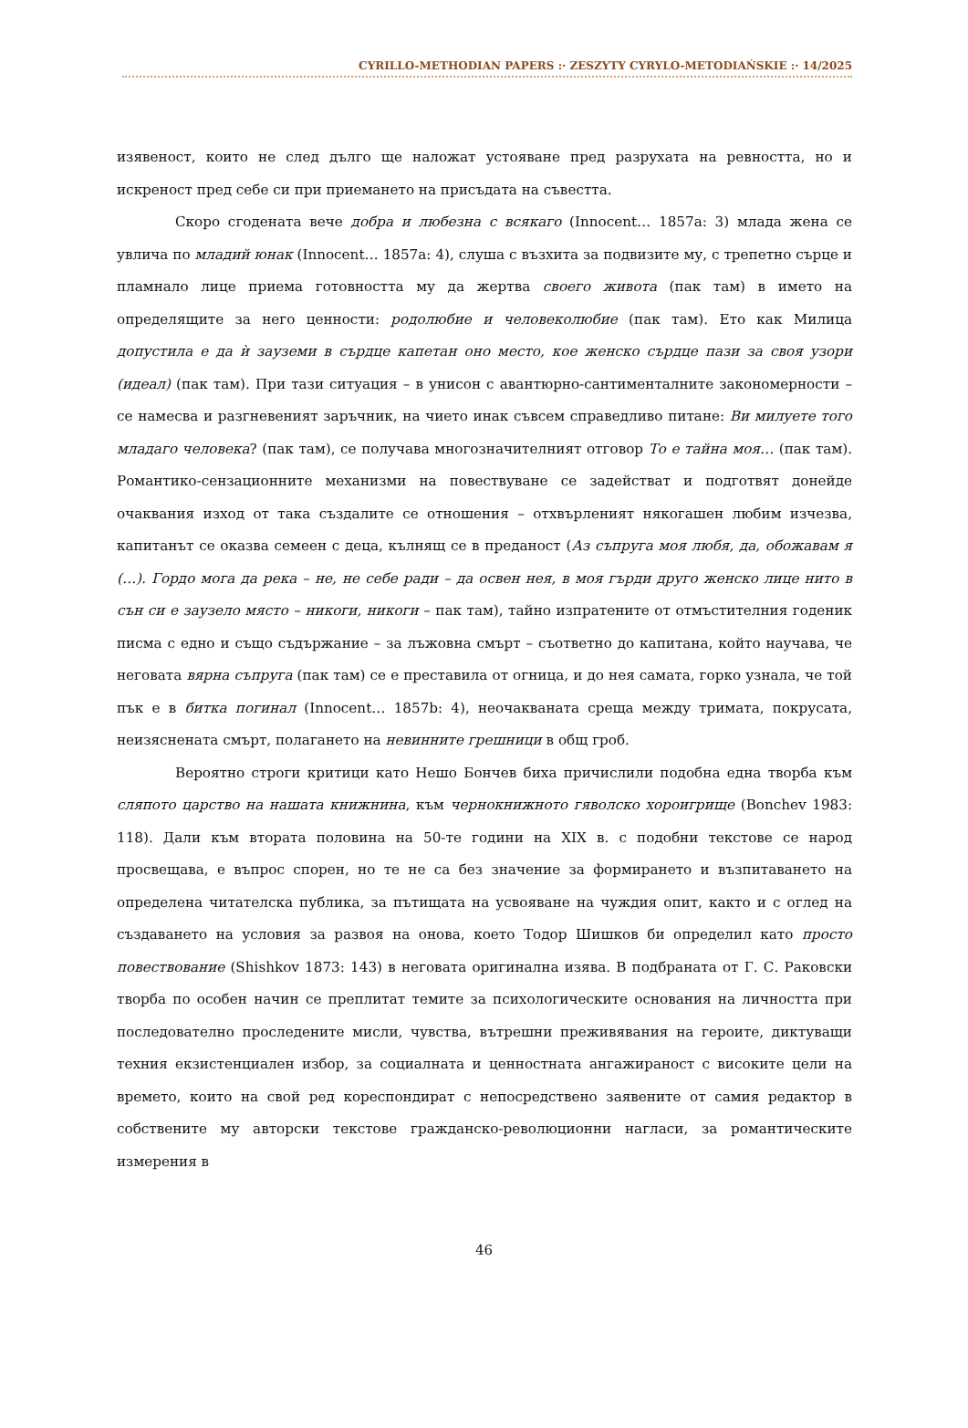CYRILLO-METHODIAN PAPERS :· ZESZYTY CYRYLO-METODIAŃSKIE :· 14/2025
изявеност, които не след дълго ще наложат устояване пред разрухата на ревността, но и искреност пред себе си при приемането на присъдата на съвестта.
Скоро сгодената вече добра и любезна с всякаго (Innocent… 1857a: 3) млада жена се увлича по младий юнак (Innocent… 1857a: 4), слуша с възхита за подвизите му, с трепетно сърце и пламнало лице приема готовността му да жертва своего живота (пак там) в името на определящите за него ценности: родолюбие и человеколюбие (пак там). Ето как Милица допустила е да ѝ зауземи в сърдце капетан оно место, кое женско сърдце пази за своя узори (идеал) (пак там). При тази ситуация – в унисон с авантюрно-сантименталните закономерности – се намесва и разгневеният заръчник, на чието инак съвсем справедливо питане: Ви милуете того младаго человека? (пак там), се получава многозначителният отговор То е тайна моя… (пак там). Романтико-сензационните механизми на повествуване се задействат и подготвят донейде очаквания изход от така създалите се отношения – отхвърленият някогашен любим изчезва, капитанът се оказва семеен с деца, кълнящ се в преданост (Аз съпруга моя любя, да, обожавам я (…). Гордо мога да река – не, не себе ради – да освен нея, в моя гърди друго женско лице нито в сън си е заузело място – никоги, никоги – пак там), тайно изпратените от отмъстителния годеник писма с едно и също съдържание – за лъжовна смърт – съответно до капитана, който научава, че неговата вярна съпруга (пак там) се е преставила от огница, и до нея самата, горко узнала, че той пък е в битка погинал (Innocent… 1857b: 4), неочакваната среща между тримата, покрусата, неизяснената смърт, полагането на невинните грешници в общ гроб.
Вероятно строги критици като Нешо Бончев биха причислили подобна една творба към сляпото царство на нашата книжнина, към чернокнижното гяволско хороигрище (Bonchev 1983: 118). Дали към втората половина на 50-те години на XIX в. с подобни текстове се народ просвещава, е въпрос спорен, но те не са без значение за формирането и възпитаването на определена читателска публика, за пътищата на усвояване на чуждия опит, както и с оглед на създаването на условия за развоя на онова, което Тодор Шишков би определил като просто повествование (Shishkov 1873: 143) в неговата оригинална изява. В подбраната от Г. С. Раковски творба по особен начин се преплитат темите за психологическите основания на личността при последователно проследените мисли, чувства, вътрешни преживявания на героите, диктуващи техния екзистенциален избор, за социалната и ценностната ангажираност с високите цели на времето, които на свой ред кореспондират с непосредствено заявените от самия редактор в собствените му авторски текстове гражданско-революционни нагласи, за романтическите измерения в
46